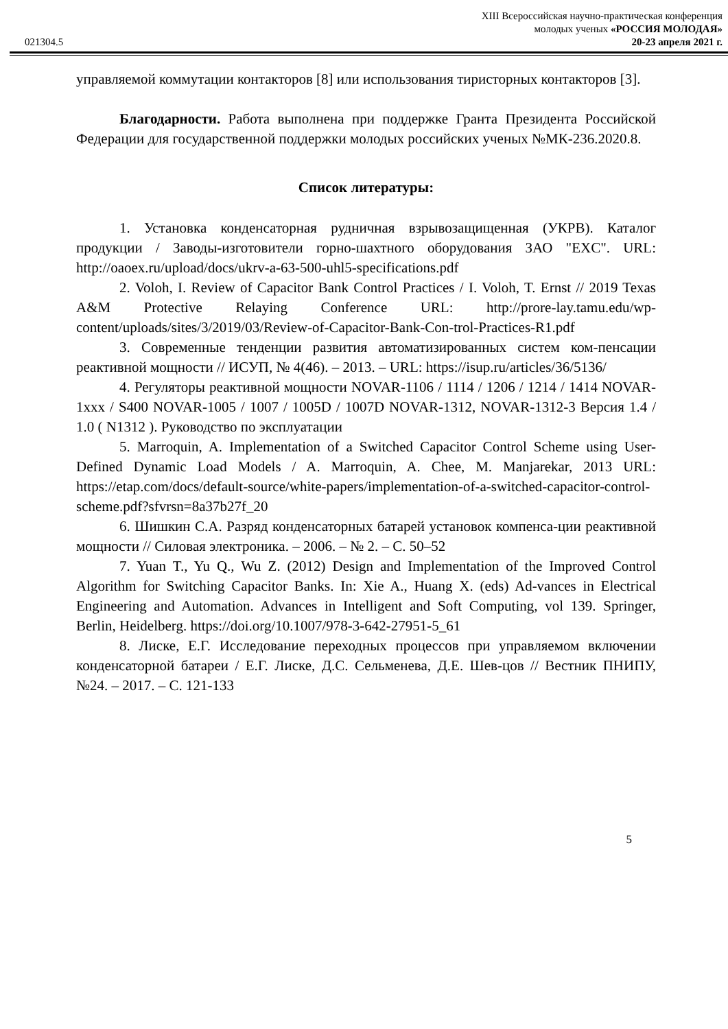021304.5
XIII Всероссийская научно-практическая конференция
молодых ученых «РОССИЯ МОЛОДАЯ»
20-23 апреля 2021 г.
управляемой коммутации контакторов [8] или использования тиристорных контакторов [3].
Благодарности. Работа выполнена при поддержке Гранта Президента Российской Федерации для государственной поддержки молодых российских ученых №МК-236.2020.8.
Список литературы:
1. Установка конденсаторная рудничная взрывозащищенная (УКРВ). Каталог продукции / Заводы-изготовители горно-шахтного оборудования ЗАО "EXC". URL: http://oaoex.ru/upload/docs/ukrv-a-63-500-uhl5-specifications.pdf
2. Voloh, I. Review of Capacitor Bank Control Practices / I. Voloh, T. Ernst // 2019 Texas A&M Protective Relaying Conference URL: http://prore-lay.tamu.edu/wp-content/uploads/sites/3/2019/03/Review-of-Capacitor-Bank-Con-trol-Practices-R1.pdf
3. Современные тенденции развития автоматизированных систем ком-пенсации реактивной мощности // ИСУП, № 4(46). – 2013. – URL: https://isup.ru/articles/36/5136/
4. Регуляторы реактивной мощности NOVAR-1106 / 1114 / 1206 / 1214 / 1414 NOVAR-1xxx / S400 NOVAR-1005 / 1007 / 1005D / 1007D NOVAR-1312, NOVAR-1312-3 Версия 1.4 / 1.0 ( N1312 ). Руководство по эксплуатации
5. Marroquin, A. Implementation of a Switched Capacitor Control Scheme using User-Defined Dynamic Load Models / A. Marroquin, A. Chee, M. Manjarekar, 2013 URL: https://etap.com/docs/default-source/white-papers/implementation-of-a-switched-capacitor-control-scheme.pdf?sfvrsn=8a37b27f_20
6. Шишкин С.А. Разряд конденсаторных батарей установок компенса-ции реактивной мощности // Силовая электроника. – 2006. – № 2. – С. 50–52
7. Yuan T., Yu Q., Wu Z. (2012) Design and Implementation of the Improved Control Algorithm for Switching Capacitor Banks. In: Xie A., Huang X. (eds) Ad-vances in Electrical Engineering and Automation. Advances in Intelligent and Soft Computing, vol 139. Springer, Berlin, Heidelberg. https://doi.org/10.1007/978-3-642-27951-5_61
8. Лиске, Е.Г. Исследование переходных процессов при управляемом включении конденсаторной батареи / Е.Г. Лиске, Д.С. Сельменева, Д.Е. Шев-цов // Вестник ПНИПУ, №24. – 2017. – С. 121-133
5